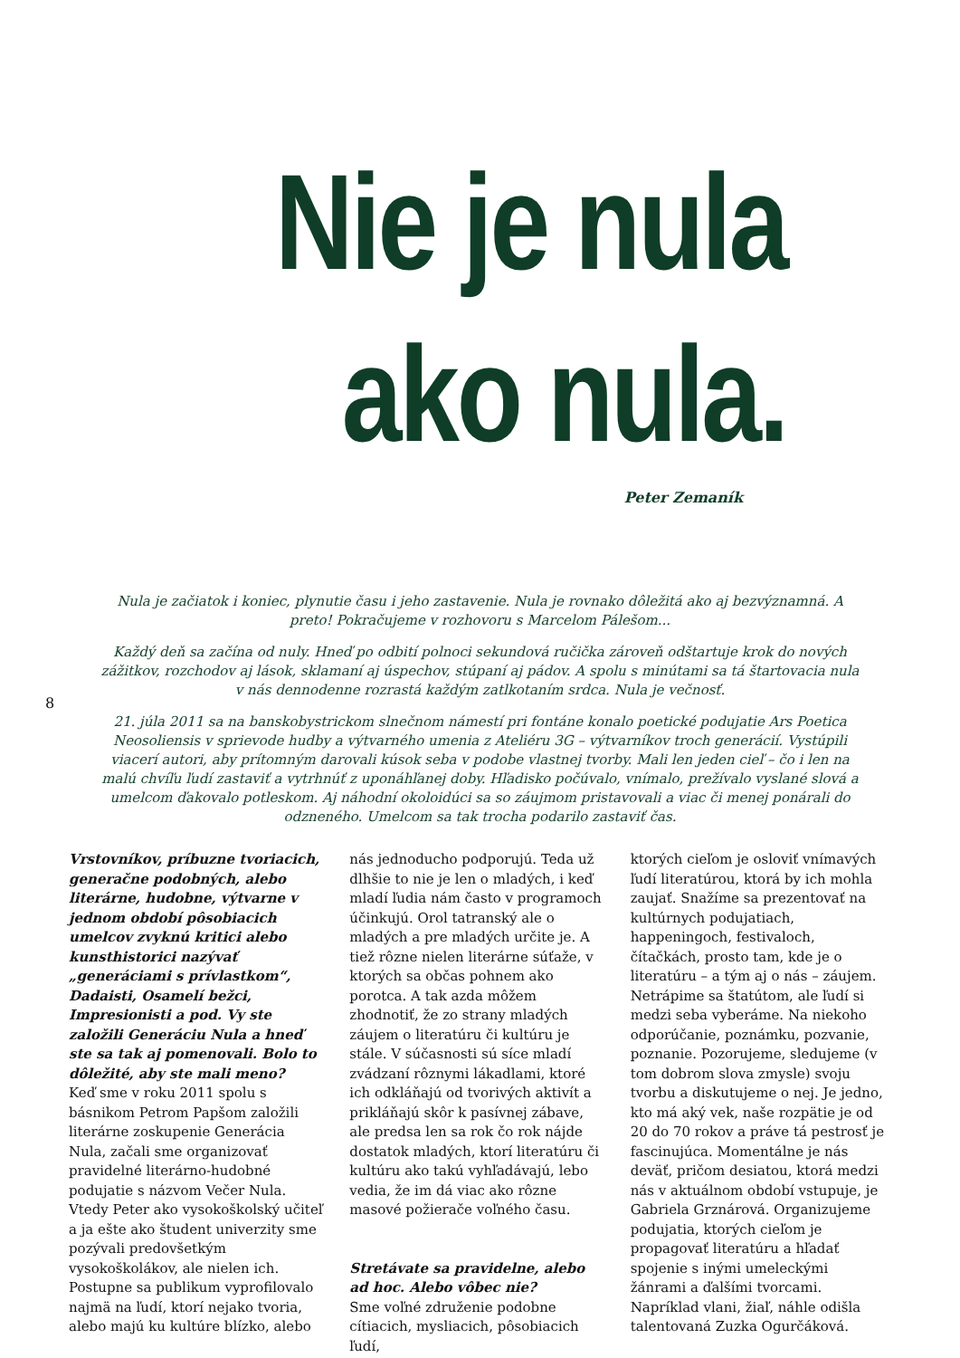Nie je nula
ako nula.
Peter Zemaník
Nula je začiatok i koniec, plynutie času i jeho zastavenie. Nula je rovnako dôležitá ako aj bezvýznamná. A preto! Pokračujeme v rozhovoru s Marcelom Pálešom...
Každý deň sa začína od nuly. Hneď po odbití polnoci sekundová ručička zároveň odštartuje krok do nových zážitkov, rozchodov aj lások, sklamaní aj úspechov, stúpaní aj pádov. A spolu s minútami sa tá štartovacia nula v nás dennodenne rozrastá každým zatlkotaním srdca. Nula je večnosť.
21. júla 2011 sa na banskobystrickom slnečnom námestí pri fontáne konalo poetické podujatie Ars Poetica Neosoliensis v sprievode hudby a výtvarného umenia z Ateliéru 3G – výtvarníkov troch generácií. Vystúpili viacerí autori, aby prítomným darovali kúsok seba v podobe vlastnej tvorby. Mali len jeden cieľ – čo i len na malú chvíľu ľudí zastaviť a vytrhnúť z uponáhľanej doby. Hľadisko počúvalo, vnímalo, prežívalo vyslané slová a umelcom ďakovalo potleskom. Aj náhodní okoloidúci sa so záujmom pristavovali a viac či menej ponárali do odzneného. Umelcom sa tak trocha podarilo zastaviť čas.
8
Vrstovníkov, príbuzne tvoriacich, generačne podobných, alebo literárne, hudobne, výtvarne v jednom období pôsobiacich umelcov zvyknú kritici alebo kunsthistorici nazývať „generáciami s prívlastkom“, Dadaisti, Osamelí bežci, Impresionisti a pod. Vy ste založili Generáciu Nula a hneď ste sa tak aj pomenovali. Bolo to dôležité, aby ste mali meno?
Keď sme v roku 2011 spolu s básnikom Petrom Papšom založili literárne zoskupenie Generácia Nula, začali sme organizovať pravidelné literárno-hudobné podujatie s názvom Večer Nula. Vtedy Peter ako vysokoškolský učiteľ a ja ešte ako študent univerzity sme pozývali predovšetkým vysokoškolákov, ale nielen ich. Postupne sa publikum vyprofilovalo najmä na ľudí, ktorí nejako tvoria, alebo majú ku kultúre blízko, alebo
nás jednoducho podporujú. Teda už dlhšie to nie je len o mladých, i keď mladí ľudia nám často v programoch účinkujú. Orol tatranský ale o mladých a pre mladých určite je. A tiež rôzne nielen literárne súťaže, v ktorých sa občas pohnem ako porotca. A tak azda môžem zhodnotiť, že zo strany mladých záujem o literatúru či kultúru je stále. V súčasnosti sú síce mladí zvádzaní rôznymi lákadlami, ktoré ich odkláňajú od tvorivých aktivít a prikláňajú skôr k pasívnej zábave, ale predsa len sa rok čo rok nájde dostatok mladých, ktorí literatúru či kultúru ako takú vyhľadávajú, lebo vedia, že im dá viac ako rôzne masové požierače voľného času.
Stretávate sa pravidelne, alebo ad hoc. Alebo vôbec nie?
Sme voľné združenie podobne cítiacich, mysliacich, pôsobiacich ľudí,
ktorých cieľom je osloviť vnímavých ľudí literatúrou, ktorá by ich mohla zaujať. Snažíme sa prezentovať na kultúrnych podujatiach, happeningoch, festivaloch, čítačkách, prosto tam, kde je o literatúru – a tým aj o nás – záujem. Netrápime sa štatútom, ale ľudí si medzi seba vyberáme. Na niekoho odporúčanie, poznámku, pozvanie, poznanie. Pozorujeme, sledujeme (v tom dobrom slova zmysle) svoju tvorbu a diskutujeme o nej. Je jedno, kto má aký vek, naše rozpätie je od 20 do 70 rokov a práve tá pestrosť je fascinujúca. Momentálne je nás deväť, pričom desiatou, ktorá medzi nás v aktuálnom období vstupuje, je Gabriela Grznárová. Organizujeme podujatia, ktorých cieľom je propagovať literatúru a hľadať spojenie s inými umeleckými žánrami a ďalšími tvorcami. Napríklad vlani, žiaľ, náhle odišla talentovaná Zuzka Ogurčáková.